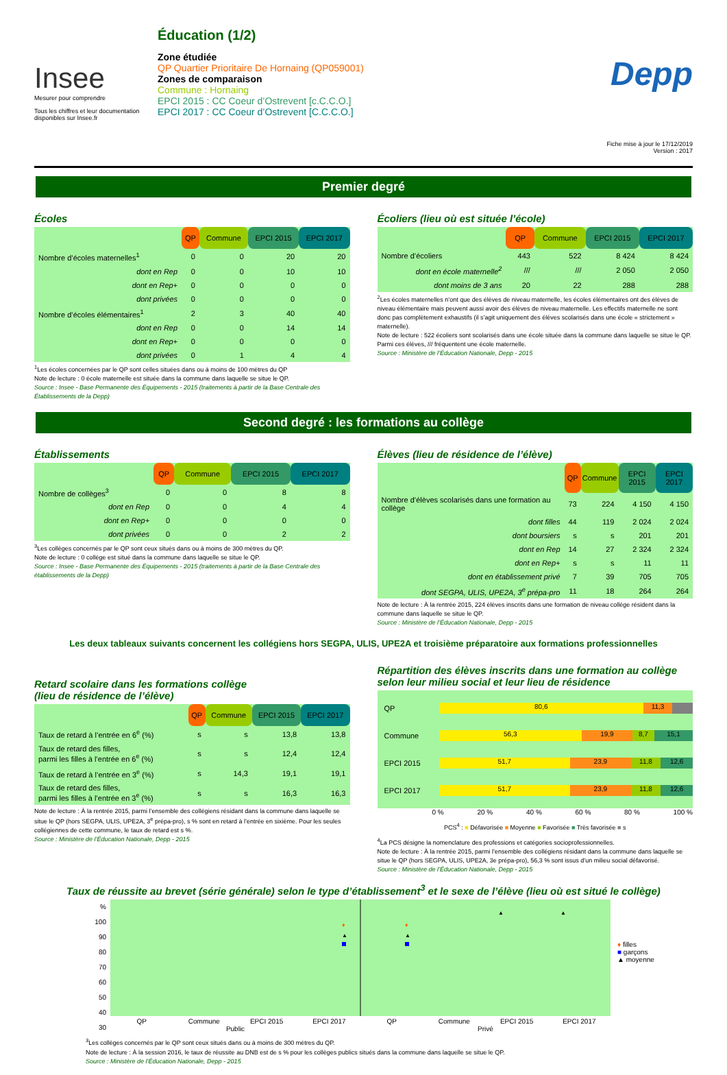Insee
Mesurer pour comprendre
Tous les chiffres et leur documentation disponibles sur Insee.fr
Éducation (1/2)
Zone étudiée
QP Quartier Prioritaire De Hornaing (QP059001)
Zones de comparaison
Commune : Hornaing
EPCI 2015 : CC Coeur d’Ostrevent [c.C.C.O.]
EPCI 2017 : CC Coeur d’Ostrevent [C.C.C.O.]
Depp
Fiche mise à jour le 17/12/2019
Version : 2017
Premier degré
Écoles
| | QP | Commune | EPCI 2015 | EPCI 2017 |
| Nombre d’écoles maternelles<sup>1</sup> | 0 | 0 | 20 | 20 |
| dont en Rep | 0 | 0 | 10 | 10 |
| dont en Rep+ | 0 | 0 | 0 | 0 |
| dont privées | 0 | 0 | 0 | 0 |
| Nombre d’écoles élémentaires<sup>1</sup> | 2 | 3 | 40 | 40 |
| dont en Rep | 0 | 0 | 14 | 14 |
| dont en Rep+ | 0 | 0 | 0 | 0 |
| dont privées | 0 | 1 | 4 | 4 |
<sup>1</sup> Les écoles concernées par le QP sont celles situées dans ou à moins de 100 mètres du QP
Note de lecture : 0 école maternelle est située dans la commune dans laquelle se situe le QP.
Source : Insee - Base Permanente des Équipements - 2015 (traitements à partir de la Base Centrale des Établissements de la Depp)
Écoliers (lieu où est située l’école)
| | QP | Commune | EPCI 2015 | EPCI 2017 |
| Nombre d’écoliers | 443 | 522 | 8 424 | 8 424 |
| dont en école maternelle<sup>2</sup> | /// | /// | 2 050 | 2 050 |
| dont moins de 3 ans | 20 | 22 | 288 | 288 |
<sup>2</sup> Les écoles maternelles n’ont que des élèves de niveau maternelle, les écoles élémentaires ont des élèves de niveau élémentaire mais peuvent aussi avoir des élèves de niveau maternelle. Les effectifs maternelle ne sont donc pas complètement exhaustifs (il s’agit uniquement des élèves scolarisés dans une école « strictement » maternelle).
Note de lecture : 522 écoliers sont scolarisés dans une école située dans la commune dans laquelle se situe le QP. Parmi ces élèves, /// fréquentent une école maternelle.
Source : Ministère de l’Éducation Nationale, Depp - 2015
Second degré : les formations au collège
Établissements
| | QP | Commune | EPCI 2015 | EPCI 2017 |
| Nombre de collèges<sup>3</sup> | 0 | 0 | 8 | 8 |
| dont en Rep | 0 | 0 | 4 | 4 |
| dont en Rep+ | 0 | 0 | 0 | 0 |
| dont privées | 0 | 0 | 2 | 2 |
<sup>3</sup> Les collèges concernés par le QP sont ceux situés dans ou à moins de 300 mètres du QP.
Note de lecture : 0 collège est situé dans la commune dans laquelle se situe le QP.
Source : Insee - Base Permanente des Équipements - 2015 (traitements à partir de la Base Centrale des établissements de la Depp)
Élèves (lieu de résidence de l’élève)
| | QP | Commune | EPCI 2015 | EPCI 2017 |
| Nombre d’élèves scolarisés dans une formation au collège | 73 | 224 | 4 150 | 4 150 |
| dont filles | 44 | 119 | 2 024 | 2 024 |
| dont boursiers | s | s | 201 | 201 |
| dont en Rep | 14 | 27 | 2 324 | 2 324 |
| dont en Rep+ | s | s | 11 | 11 |
| dont en établissement privé | 7 | 39 | 705 | 705 |
| dont SEGPA, ULIS, UPE2A, 3<sup>e</sup> prépa-pro | 11 | 18 | 264 | 264 |
Note de lecture : À la rentrée 2015, 224 élèves inscrits dans une formation de niveau collège résident dans la commune dans laquelle se situe le QP.
Source : Ministère de l’Éducation Nationale, Depp - 2015
Les deux tableaux suivants concernent les collégiens hors SEGPA, ULIS, UPE2A et troisième préparatoire aux formations professionnelles
Retard scolaire dans les formations collège
(lieu de résidence de l’élève)
| | QP | Commune | EPCI 2015 | EPCI 2017 |
| Taux de retard à l’entrée en 6<sup>e</sup> (%) | s | s | 13,8 | 13,8 |
| Taux de retard des filles, parmi les filles à l’entrée en 6<sup>e</sup> (%) | s | s | 12,4 | 12,4 |
| Taux de retard à l’entrée en 3<sup>e</sup> (%) | s | 14,3 | 19,1 | 19,1 |
| Taux de retard des filles, parmi les filles à l’entrée en 3<sup>e</sup> (%) | s | s | 16,3 | 16,3 |
Note de lecture : À la rentrée 2015, parmi l’ensemble des collégiens résidant dans la commune dans laquelle se situe le QP (hors SEGPA, ULIS, UPE2A, 3<sup>e</sup> prépa-pro), s % sont en retard à l’entrée en sixième. Pour les seules collégiennes de cette commune, le taux de retard est s %.
Source : Ministère de l’Éducation Nationale, Depp - 2015
Répartition des élèves inscrits dans une formation au collège selon leur milieu social et leur lieu de résidence
QP
80,6 11,3
Commune
56,3 19,9 8,7 15,1
EPCI 2015
51,7 23,9 11,8 12,6
EPCI 2017
51,7 23,9 11,8 12,6
0 % 20 % 40 % 60 % 80 % 100 %
PCS<sup>4</sup> : ■ Défavorisée ■ Moyenne ■ Favorisée ■ Très favorisée ■ s
<sup>4</sup> La PCS désigne la nomenclature des professions et catégories socioprofessionnelles.
Note de lecture : À la rentrée 2015, parmi l’ensemble des collégiens résidant dans la commune dans laquelle se situe le QP (hors SEGPA, ULIS, UPE2A, 3e prépa-pro), 56,3 % sont issus d’un milieu social défavorisé.
Source : Ministère de l’Éducation Nationale, Depp - 2015
Taux de réussite au brevet (série générale) selon le type d’établissement<sup>3</sup> et le sexe de l’élève (lieu où est situé le collège)
%
100
90
80
70
60
50
40
30
♦
♦
▲
▲
▲
▲
QP Commune EPCI 2015 EPCI 2017 QP Commune EPCI 2015 EPCI 2017
Public Privé
♦ filles
■ garçons
▲ moyenne
<sup>3</sup> Les collèges concernés par le QP sont ceux situés dans ou à moins de 300 mètres du QP.
Note de lecture : À la session 2016, le taux de réussite au DNB est de s % pour les collèges publics situés dans la commune dans laquelle se situe le QP.
Source : Ministère de l’Éducation Nationale, Depp - 2015